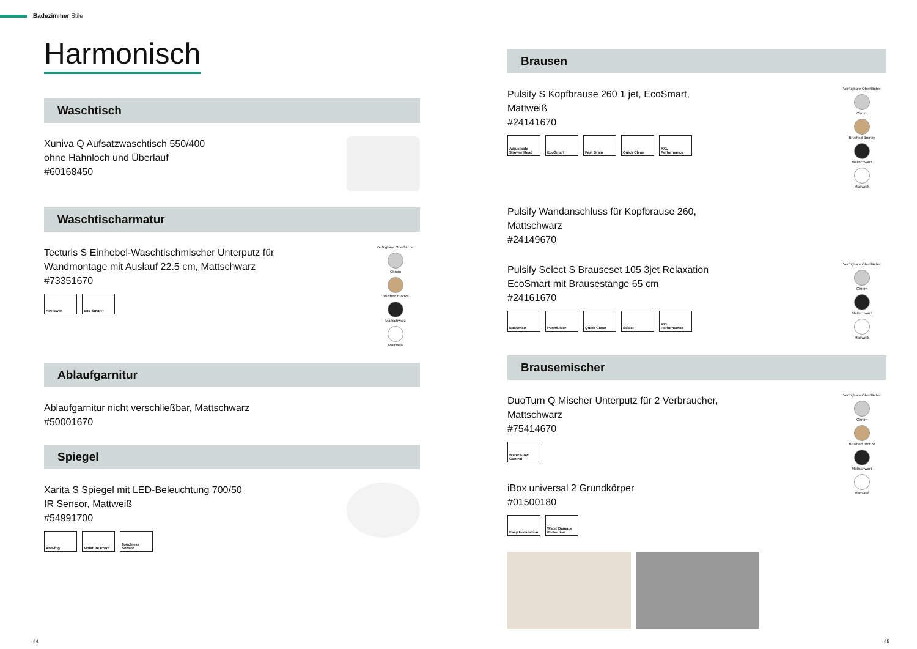Badezimmer Stile
Harmonisch
Waschtisch
Xuniva Q Aufsatzwaschtisch 550/400
ohne Hahnloch und Überlauf
#60168450
Waschtischarmatur
Tecturis S Einhebel-Waschtischmischer Unterputz für
Wandmontage mit Auslauf 22.5 cm, Mattschwarz
#73351670
AirPower Eco Smart+
Verfügbare Oberfläche: Chrom Brushed Bronze Mattschwarz Mattweiß
Ablaufgarnitur
Ablaufgarnitur nicht verschließbar, Mattschwarz
#50001670
Spiegel
Xarita S Spiegel mit LED-Beleuchtung 700/50
IR Sensor, Mattweiß
#54991700
Anti-fog Moisture Proof
Touchless Sensor
Brausen
Pulsify S Kopfbrause 260 1 jet, EcoSmart,
Mattweiß
#24141670
Adjustable Shower Head
EcoSmart Fast Drain Quick Clean XXL Performance
Verfügbare Oberfläche: Chrom Brushed Bronze Mattschwarz Mattweiß
Pulsify Wandanschluss für Kopfbrause 260,
Mattschwarz
#24149670
Pulsify Select S Brauseset 105 3jet Relaxation
EcoSmart mit Brausestange 65 cm
#24161670
EcoSmart PushSlider Quick Clean Select XXL Performance
Verfügbare Oberfläche: Chrom Mattschwarz Mattweiß
Brausemischer
DuoTurn Q Mischer Unterputz für 2 Verbraucher,
Mattschwarz
#75414670
Water Flow Control
iBox universal 2 Grundkörper
#01500180
Easy Installation
Water Damage Protection
Verfügbare Oberfläche: Chrom Brushed Bronze Mattschwarz Mattweiß
44 45